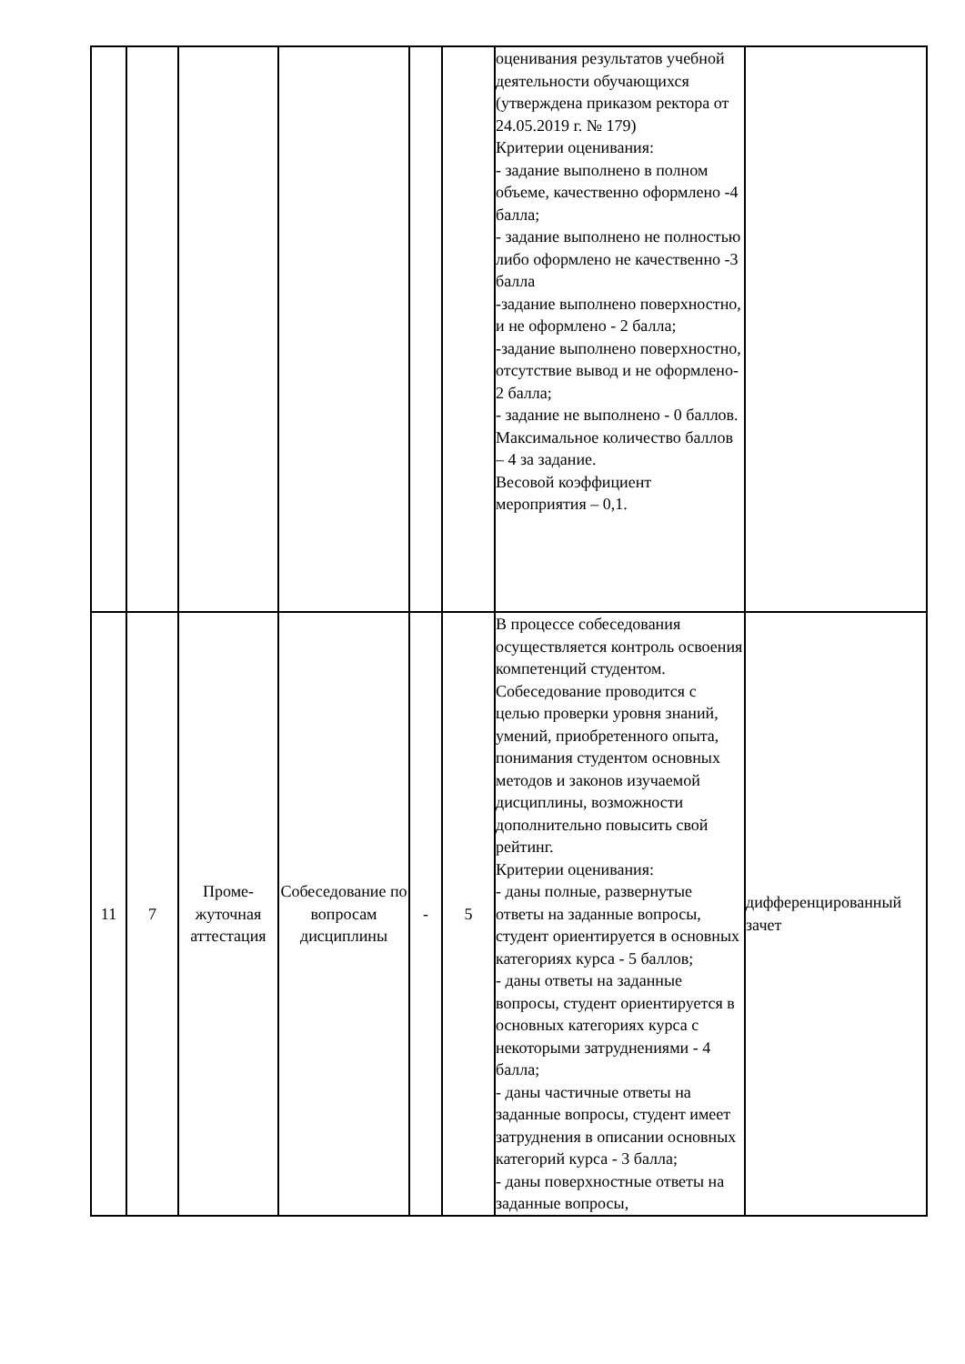| | | | | | | оценивания результатов учебной деятельности обучающихся (утверждена приказом ректора от 24.05.2019 г. № 179) Критерии оценивания: - задание выполнено в полном объеме, качественно оформлено -4 балла; - задание выполнено не полностью либо оформлено не качественно -3 балла -задание выполнено поверхностно, и не оформлено - 2 балла; -задание выполнено поверхностно, отсутствие вывод и не оформлено- 2 балла; - задание не выполнено - 0 баллов. Максимальное количество баллов – 4 за задание. Весовой коэффициент мероприятия – 0,1. | |
| 11 | 7 | Проме- жуточная аттестация | Собеседование по вопросам дисциплины | - | 5 | В процессе собеседования осуществляется контроль освоения компетенций студентом. Собеседование проводится с целью проверки уровня знаний, умений, приобретенного опыта, понимания студентом основных методов и законов изучаемой дисциплины, возможности дополнительно повысить свой рейтинг. Критерии оценивания: - даны полные, развернутые ответы на заданные вопросы, студент ориентируется в основных категориях курса - 5 баллов; - даны ответы на заданные вопросы, студент ориентируется в основных категориях курса с некоторыми затруднениями - 4 балла; - даны частичные ответы на заданные вопросы, студент имеет затруднения в описании основных категорий курса - 3 балла; - даны поверхностные ответы на заданные вопросы, | дифференцированный зачет |